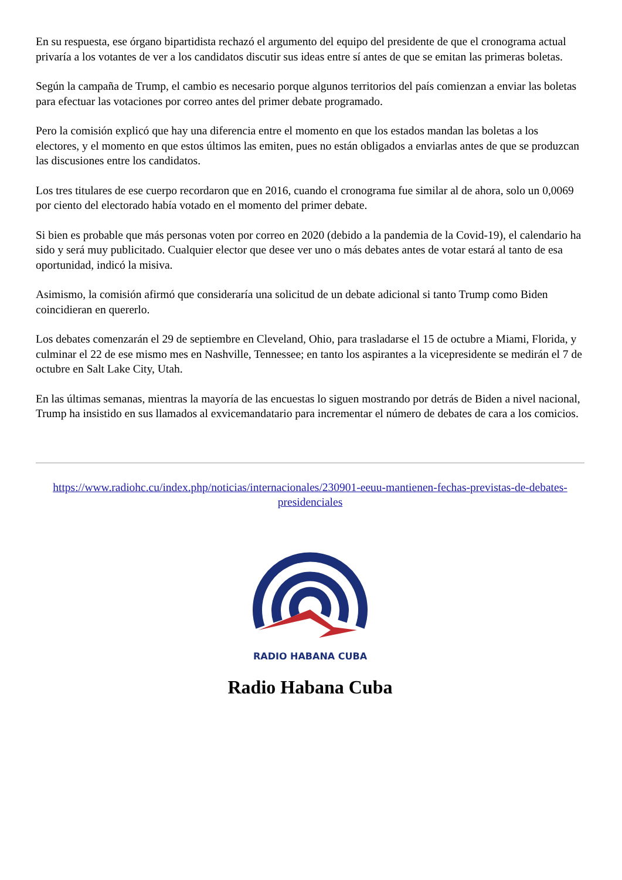En su respuesta, ese órgano bipartidista rechazó el argumento del equipo del presidente de que el cronograma actual privaría a los votantes de ver a los candidatos discutir sus ideas entre sí antes de que se emitan las primeras boletas.
Según la campaña de Trump, el cambio es necesario porque algunos territorios del país comienzan a enviar las boletas para efectuar las votaciones por correo antes del primer debate programado.
Pero la comisión explicó que hay una diferencia entre el momento en que los estados mandan las boletas a los electores, y el momento en que estos últimos las emiten, pues no están obligados a enviarlas antes de que se produzcan las discusiones entre los candidatos.
Los tres titulares de ese cuerpo recordaron que en 2016, cuando el cronograma fue similar al de ahora, solo un 0,0069 por ciento del electorado había votado en el momento del primer debate.
Si bien es probable que más personas voten por correo en 2020 (debido a la pandemia de la Covid-19), el calendario ha sido y será muy publicitado. Cualquier elector que desee ver uno o más debates antes de votar estará al tanto de esa oportunidad, indicó la misiva.
Asimismo, la comisión afirmó que consideraría una solicitud de un debate adicional si tanto Trump como Biden coincidieran en quererlo.
Los debates comenzarán el 29 de septiembre en Cleveland, Ohio, para trasladarse el 15 de octubre a Miami, Florida, y culminar el 22 de ese mismo mes en Nashville, Tennessee; en tanto los aspirantes a la vicepresidente se medirán el 7 de octubre en Salt Lake City, Utah.
En las últimas semanas, mientras la mayoría de las encuestas lo siguen mostrando por detrás de Biden a nivel nacional, Trump ha insistido en sus llamados al exvicemandatario para incrementar el número de debates de cara a los comicios.
https://www.radiohc.cu/index.php/noticias/internacionales/230901-eeuu-mantienen-fechas-previstas-de-debates-presidenciales
RADIO HABANA CUBA
Radio Habana Cuba